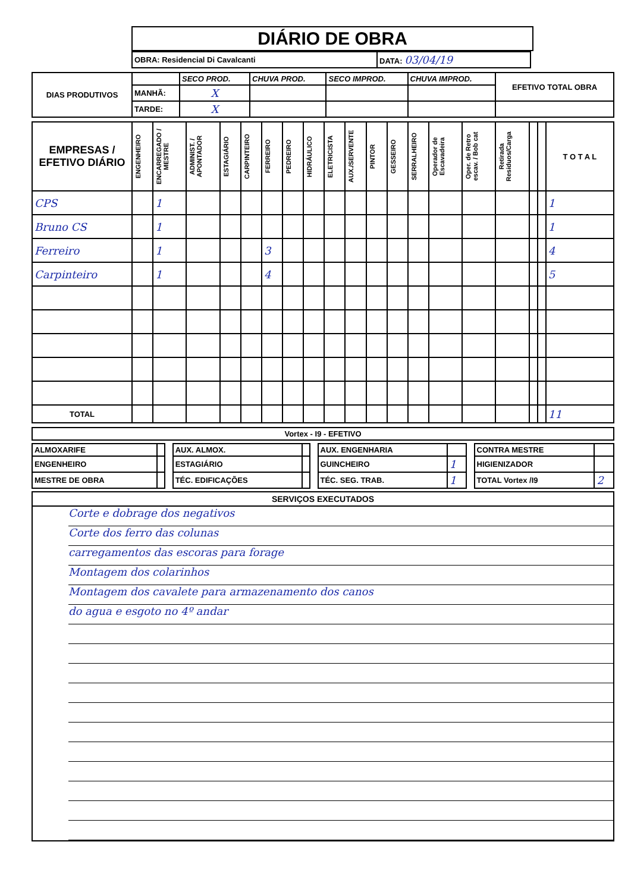DIÁRIO DE OBRA
| OBRA: Residencial Di Cavalcanti | DATA: 03/04/19 |
| DIAS PRODUTIVOS | | SECO PROD. | CHUVA PROD. | SECO IMPROD. | CHUVA IMPROD. | EFETIVO TOTAL OBRA |
| | MANHÃ: | X | | | | |
| | TARDE: | X | | | | |
| EMPRESAS / EFETIVO DIÁRIO | ENGENHEIRO | ENCARREGADO / MESTRE | ADMINIST. / APONTADOR | ESTAGIÁRIO | CARPINTEIRO | FERREIRO | PEDREIRO | HIDRÁULICO | ELETRICISTA | AUX./SERVENTE | PINTOR | GESSEIRO | SERRALHEIRO | Operador de Escavadeira | Oper. de Retro escav. / Bob cat | Retirada Residuos/Carga | | | T O T A L |
| --- | --- | --- | --- | --- | --- | --- | --- | --- | --- | --- | --- | --- | --- | --- | --- | --- | --- | --- | --- |
| CPS | | 1 | | | | | | | | | | | | | | | | | 1 |
| Bruno CS | | 1 | | | | | | | | | | | | | | | | | 1 |
| Ferreiro | | 1 | | | | 3 | | | | | | | | | | | | | 4 |
| Carpinteiro | | 1 | | | | 4 | | | | | | | | | | | | | 5 |
| TOTAL | | | | | | | | | | | | | | | | | | | 11 |
| Vortex - I9 - EFETIVO |
| ALMOXARIFE | | | AUX. ALMOX. | | | AUX. ENGENHARIA | | | CONTRA MESTRE | |
| ENGENHEIRO | | | ESTAGIÁRIO | | | GUINCHEIRO | 1 | | HIGIENIZADOR | |
| MESTRE DE OBRA | | | TÉC. EDIFICAÇÕES | | | TÉC. SEG. TRAB. | 1 | | TOTAL Vortex /I9 | 2 |
SERVIÇOS EXECUTADOS
Corte e dobrage dos negativos
Corte dos ferro das colunas
carregamentos das escoras para forage
Montagem dos colarinhos
Montagem dos cavalete para armazenamento dos canos
do agua e esgoto no 4º andar